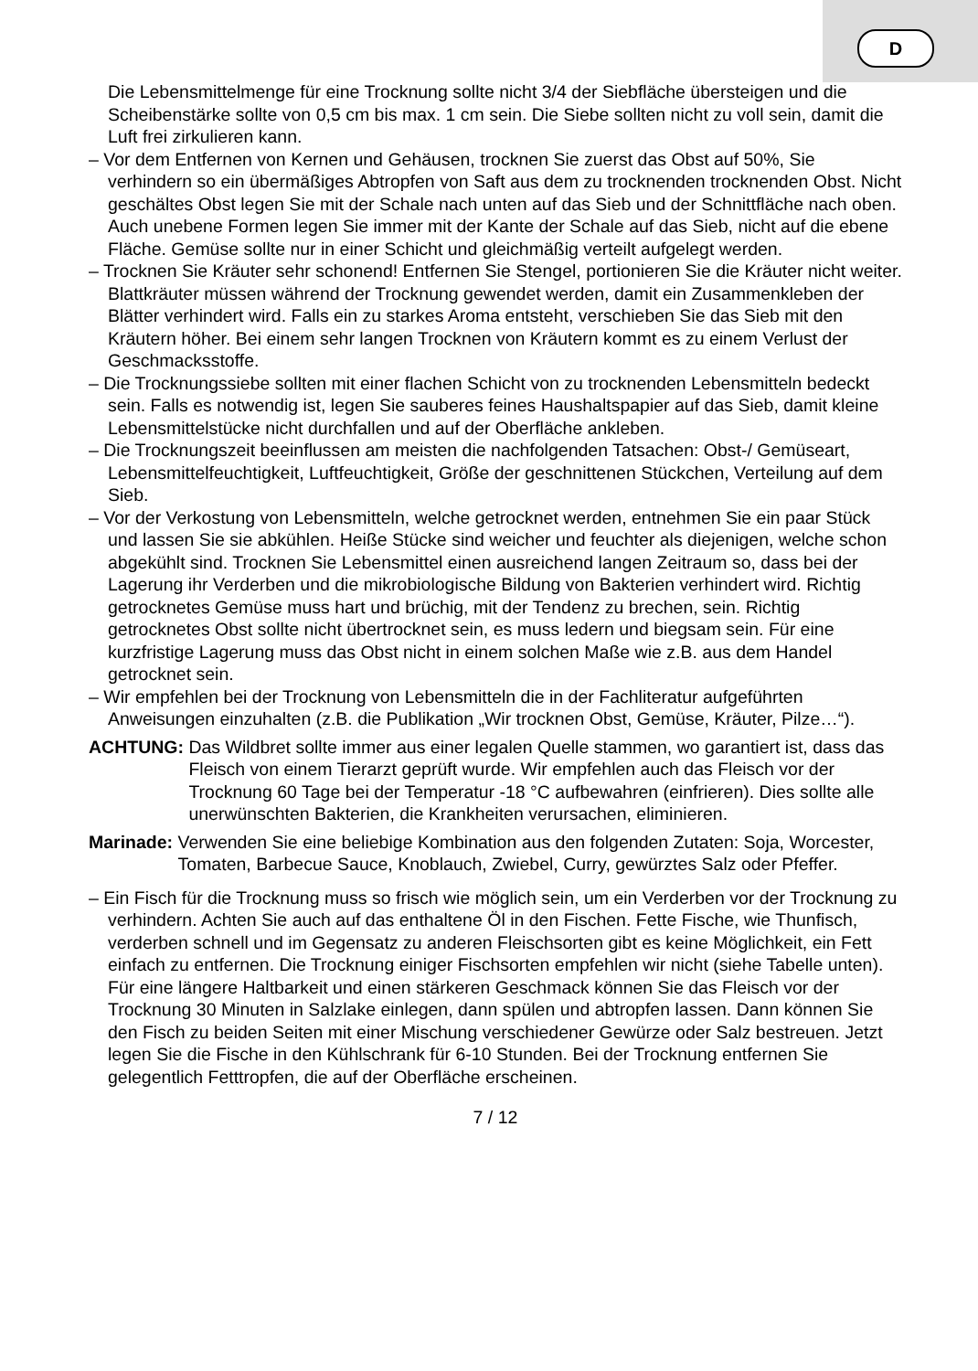D
Die Lebensmittelmenge für eine Trocknung sollte nicht 3/4 der Siebfläche übersteigen und die Scheibenstärke sollte von 0,5 cm bis max. 1 cm sein. Die Siebe sollten nicht zu voll sein, damit die Luft frei zirkulieren kann.
– Vor dem Entfernen von Kernen und Gehäusen, trocknen Sie zuerst das Obst auf 50%, Sie verhindern so ein übermäßiges Abtropfen von Saft aus dem zu trocknenden trocknenden Obst. Nicht geschältes Obst legen Sie mit der Schale nach unten auf das Sieb und der Schnittfläche nach oben. Auch unebene Formen legen Sie immer mit der Kante der Schale auf das Sieb, nicht auf die ebene Fläche. Gemüse sollte nur in einer Schicht und gleichmäßig verteilt aufgelegt werden.
– Trocknen Sie Kräuter sehr schonend! Entfernen Sie Stengel, portionieren Sie die Kräuter nicht weiter. Blattkräuter müssen während der Trocknung gewendet werden, damit ein Zusammenkleben der Blätter verhindert wird. Falls ein zu starkes Aroma entsteht, verschieben Sie das Sieb mit den Kräutern höher. Bei einem sehr langen Trocknen von Kräutern kommt es zu einem Verlust der Geschmacksstoffe.
– Die Trocknungssiebe sollten mit einer flachen Schicht von zu trocknenden Lebensmitteln bedeckt sein. Falls es notwendig ist, legen Sie sauberes feines Haushaltspapier auf das Sieb, damit kleine Lebensmittelstücke nicht durchfallen und auf der Oberfläche ankleben.
– Die Trocknungszeit beeinflussen am meisten die nachfolgenden Tatsachen: Obst-/ Gemüseart, Lebensmittelfeuchtigkeit, Luftfeuchtigkeit, Größe der geschnittenen Stückchen, Verteilung auf dem Sieb.
– Vor der Verkostung von Lebensmitteln, welche getrocknet werden, entnehmen Sie ein paar Stück und lassen Sie sie abkühlen. Heiße Stücke sind weicher und feuchter als diejenigen, welche schon abgekühlt sind. Trocknen Sie Lebensmittel einen ausreichend langen Zeitraum so, dass bei der Lagerung ihr Verderben und die mikrobiologische Bildung von Bakterien verhindert wird. Richtig getrocknetes Gemüse muss hart und brüchig, mit der Tendenz zu brechen, sein. Richtig getrocknetes Obst sollte nicht übertrocknet sein, es muss ledern und biegsam sein. Für eine kurzfristige Lagerung muss das Obst nicht in einem solchen Maße wie z.B. aus dem Handel getrocknet sein.
– Wir empfehlen bei der Trocknung von Lebensmitteln die in der Fachliteratur aufgeführten Anweisungen einzuhalten (z.B. die Publikation „Wir trocknen Obst, Gemüse, Kräuter, Pilze…“).
ACHTUNG: Das Wildbret sollte immer aus einer legalen Quelle stammen, wo garantiert ist, dass das Fleisch von einem Tierarzt geprüft wurde. Wir empfehlen auch das Fleisch vor der Trocknung 60 Tage bei der Temperatur -18 °C aufbewahren (einfrieren). Dies sollte alle unerwünschten Bakterien, die Krankheiten verursachen, eliminieren.
Marinade: Verwenden Sie eine beliebige Kombination aus den folgenden Zutaten: Soja, Worcester, Tomaten, Barbecue Sauce, Knoblauch, Zwiebel, Curry, gewürztes Salz oder Pfeffer.
– Ein Fisch für die Trocknung muss so frisch wie möglich sein, um ein Verderben vor der Trocknung zu verhindern. Achten Sie auch auf das enthaltene Öl in den Fischen. Fette Fische, wie Thunfisch, verderben schnell und im Gegensatz zu anderen Fleischsorten gibt es keine Möglichkeit, ein Fett einfach zu entfernen. Die Trocknung einiger Fischsorten empfehlen wir nicht (siehe Tabelle unten). Für eine längere Haltbarkeit und einen stärkeren Geschmack können Sie das Fleisch vor der Trocknung 30 Minuten in Salzlake einlegen, dann spülen und abtropfen lassen. Dann können Sie den Fisch zu beiden Seiten mit einer Mischung verschiedener Gewürze oder Salz bestreuen. Jetzt legen Sie die Fische in den Kühlschrank für 6-10 Stunden. Bei der Trocknung entfernen Sie gelegentlich Fetttropfen, die auf der Oberfläche erscheinen.
7 / 12